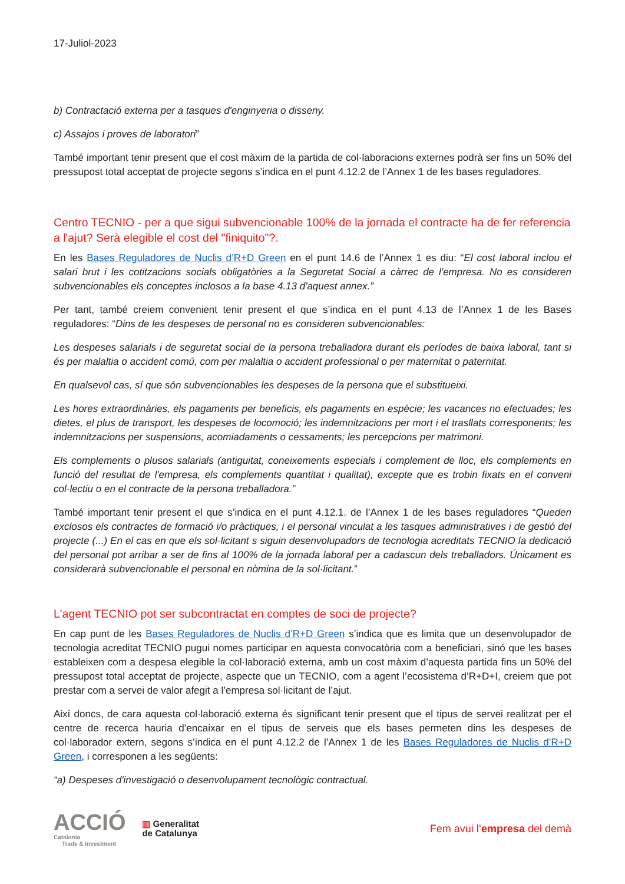17-Juliol-2023
b) Contractació externa per a tasques d'enginyeria o disseny.
c) Assajos i proves de laboratori”
També important tenir present que el cost màxim de la partida de col·laboracions externes podrà ser fins un 50% del pressupost total acceptat de projecte segons s’indica en el punt 4.12.2 de l’Annex 1 de les bases reguladores.
Centro TECNIO - per a que sigui subvencionable 100% de la jornada el contracte ha de fer referencia a l'ajut? Serà elegible el cost del "finiquito"?.
En les Bases Reguladores de Nuclis d’R+D Green en el punt 14.6 de l’Annex 1 es diu: “El cost laboral inclou el salari brut i les cotitzacions socials obligatòries a la Seguretat Social a càrrec de l'empresa. No es consideren subvencionables els conceptes inclosos a la base 4.13 d'aquest annex.”
Per tant, també creiem convenient tenir present el que s’indica en el punt 4.13 de l’Annex 1 de les Bases reguladores: “Dins de les despeses de personal no es consideren subvencionables:
Les despeses salarials i de seguretat social de la persona treballadora durant els períodes de baixa laboral, tant si és per malaltia o accident comú, com per malaltia o accident professional o per maternitat o paternitat.
En qualsevol cas, sí que són subvencionables les despeses de la persona que el substitueixi.
Les hores extraordinàries, els pagaments per beneficis, els pagaments en espècie; les vacances no efectuades; les dietes, el plus de transport, les despeses de locomoció; les indemnitzacions per mort i el trasllats corresponents; les indemnitzacions per suspensions, acomiadaments o cessaments; les percepcions per matrimoni.
Els complements o plusos salarials (antiguitat, coneixements especials i complement de lloc, els complements en funció del resultat de l'empresa, els complements quantitat i qualitat), excepte que es trobin fixats en el conveni col·lectiu o en el contracte de la persona treballadora.”
També important tenir present el que s’indica en el punt 4.12.1. de l’Annex 1 de les bases reguladores “Queden exclosos els contractes de formació i/o pràctiques, i el personal vinculat a les tasques administratives i de gestió del projecte (...) En el cas en que els sol·licitant s siguin desenvolupadors de tecnologia acreditats TECNIO la dedicació del personal pot arribar a ser de fins al 100% de la jornada laboral per a cadascun dels treballadors. Únicament es considerarà subvencionable el personal en nòmina de la sol·licitant.”
L'agent TECNIO pot ser subcontractat en comptes de soci de projecte?
En cap punt de les Bases Reguladores de Nuclis d’R+D Green s’indica que es limita que un desenvolupador de tecnologia acreditat TECNIO pugui nomes participar en aquesta convocatòria com a beneficiari, sinó que les bases estableixen com a despesa elegible la col·laboració externa, amb un cost màxim d’aquesta partida fins un 50% del pressupost total acceptat de projecte, aspecte que un TECNIO, com a agent l’ecosistema d’R+D+I, creiem que pot prestar com a servei de valor afegit a l’empresa sol·licitant de l’ajut.
Així doncs, de cara aquesta col·laboració externa és significant tenir present que el tipus de servei realitzat per el centre de recerca hauria d’encaixar en el tipus de serveis que els bases permeten dins les despeses de col·laborador extern, segons s’indica en el punt 4.12.2 de l’Annex 1 de les Bases Reguladores de Nuclis d’R+D Green, i corresponen a les següents:
“a) Despeses d'investigació o desenvolupament tecnològic contractual.
ACCIÓ
Catalonia
Trade & Investment
▥ Generalitat
de Catalunya
Fem avui l’empresa del demà